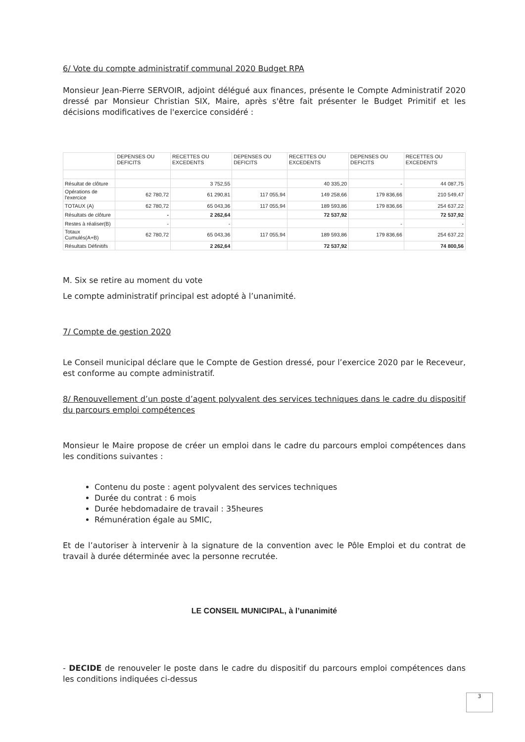6/ Vote du compte administratif communal 2020 Budget RPA
Monsieur Jean-Pierre SERVOIR, adjoint délégué aux finances, présente le Compte Administratif 2020 dressé par Monsieur Christian SIX, Maire, après s'être fait présenter le Budget Primitif et les décisions modificatives de l'exercice considéré :
| | DEPENSES OU DEFICITS | RECETTES OU EXCEDENTS | DEPENSES OU DEFICITS | RECETTES OU EXCEDENTS | DEPENSES OU DEFICITS | RECETTES OU EXCEDENTS |
| Résultat de clôture | | 3 752,55 | | 40 335,20 | - | 44 087,75 |
| Opérations de l'exercice | 62 780,72 | 61 290,81 | 117 055,94 | 149 258,66 | 179 836,66 | 210 549,47 |
| TOTAUX (A) | 62 780,72 | 65 043,36 | 117 055,94 | 189 593,86 | 179 836,66 | 254 637,22 |
| Résultats de clôture | - | 2 262,64 | | 72 537,92 | | 72 537,92 |
| Restes à réaliser(B) | - | - | | | - | - |
| Totaux Cumulés(A+B) | 62 780,72 | 65 043,36 | 117 055,94 | 189 593,86 | 179 836,66 | 254 637,22 |
| Résultats Définitifs | | 2 262,64 | | 72 537,92 | | 74 800,56 |
M. Six se retire au moment du vote
Le compte administratif principal est adopté à l’unanimité.
7/ Compte de gestion 2020
Le Conseil municipal déclare que le Compte de Gestion dressé, pour l’exercice 2020 par le Receveur, est conforme au compte administratif.
8/ Renouvellement d’un poste d’agent polyvalent des services techniques dans le cadre du dispositif du parcours emploi compétences
Monsieur le Maire propose de créer un emploi dans le cadre du parcours emploi compétences dans les conditions suivantes :
Contenu du poste : agent polyvalent des services techniques
Durée du contrat : 6 mois
Durée hebdomadaire de travail : 35heures
Rémunération égale au SMIC,
Et de l’autoriser à intervenir à la signature de la convention avec le Pôle Emploi et du contrat de travail à durée déterminée avec la personne recrutée.
LE CONSEIL MUNICIPAL, à l’unanimité
- DECIDE de renouveler le poste dans le cadre du dispositif du parcours emploi compétences dans les conditions indiquées ci-dessus
3